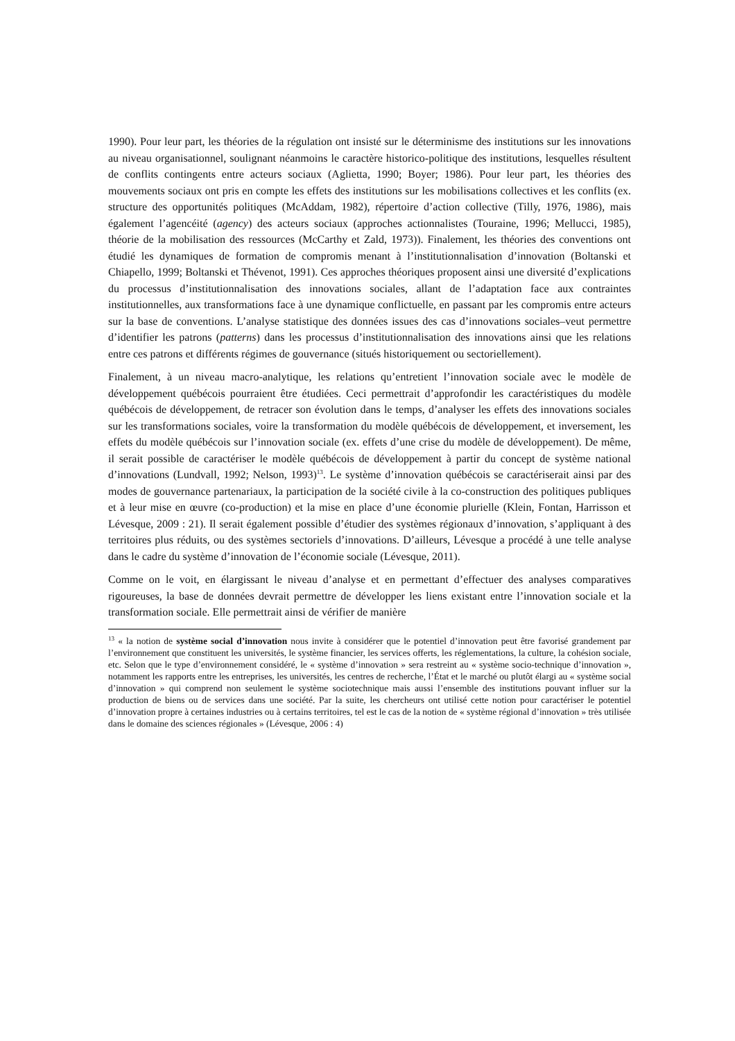1990). Pour leur part, les théories de la régulation ont insisté sur le déterminisme des institutions sur les innovations au niveau organisationnel, soulignant néanmoins le caractère historico-politique des institutions, lesquelles résultent de conflits contingents entre acteurs sociaux (Aglietta, 1990; Boyer; 1986). Pour leur part, les théories des mouvements sociaux ont pris en compte les effets des institutions sur les mobilisations collectives et les conflits (ex. structure des opportunités politiques (McAddam, 1982), répertoire d’action collective (Tilly, 1976, 1986), mais également l’agencéité (agency) des acteurs sociaux (approches actionnalistes (Touraine, 1996; Mellucci, 1985), théorie de la mobilisation des ressources (McCarthy et Zald, 1973)). Finalement, les théories des conventions ont étudié les dynamiques de formation de compromis menant à l’institutionnalisation d’innovation (Boltanski et Chiapello, 1999; Boltanski et Thévenot, 1991). Ces approches théoriques proposent ainsi une diversité d’explications du processus d’institutionnalisation des innovations sociales, allant de l’adaptation face aux contraintes institutionnelles, aux transformations face à une dynamique conflictuelle, en passant par les compromis entre acteurs sur la base de conventions. L’analyse statistique des données issues des cas d’innovations sociales–veut permettre d’identifier les patrons (patterns) dans les processus d’institutionnalisation des innovations ainsi que les relations entre ces patrons et différents régimes de gouvernance (situés historiquement ou sectoriellement).
Finalement, à un niveau macro-analytique, les relations qu’entretient l’innovation sociale avec le modèle de développement québécois pourraient être étudiées. Ceci permettrait d’approfondir les caractéristiques du modèle québécois de développement, de retracer son évolution dans le temps, d’analyser les effets des innovations sociales sur les transformations sociales, voire la transformation du modèle québécois de développement, et inversement, les effets du modèle québécois sur l’innovation sociale (ex. effets d’une crise du modèle de développement). De même, il serait possible de caractériser le modèle québécois de développement à partir du concept de système national d’innovations (Lundvall, 1992; Nelson, 1993)<sup>13</sup>. Le système d’innovation québécois se caractériserait ainsi par des modes de gouvernance partenariaux, la participation de la société civile à la co-construction des politiques publiques et à leur mise en œuvre (co-production) et la mise en place d’une économie plurielle (Klein, Fontan, Harrisson et Lévesque, 2009 : 21). Il serait également possible d’étudier des systèmes régionaux d’innovation, s’appliquant à des territoires plus réduits, ou des systèmes sectoriels d’innovations. D’ailleurs, Lévesque a procédé à une telle analyse dans le cadre du système d’innovation de l’économie sociale (Lévesque, 2011).
Comme on le voit, en élargissant le niveau d’analyse et en permettant d’effectuer des analyses comparatives rigoureuses, la base de données devrait permettre de développer les liens existant entre l’innovation sociale et la transformation sociale. Elle permettrait ainsi de vérifier de manière
<sup>13</sup> « la notion de système social d’innovation nous invite à considérer que le potentiel d’innovation peut être favorisé grandement par l’environnement que constituent les universités, le système financier, les services offerts, les réglementations, la culture, la cohésion sociale, etc. Selon que le type d’environnement considéré, le « système d’innovation » sera restreint au « système socio-technique d’innovation », notamment les rapports entre les entreprises, les universités, les centres de recherche, l’État et le marché ou plutôt élargi au « système social d’innovation » qui comprend non seulement le système sociotechnique mais aussi l’ensemble des institutions pouvant influer sur la production de biens ou de services dans une société. Par la suite, les chercheurs ont utilisé cette notion pour caractériser le potentiel d’innovation propre à certaines industries ou à certains territoires, tel est le cas de la notion de « système régional d’innovation » très utilisée dans le domaine des sciences régionales » (Lévesque, 2006 : 4)